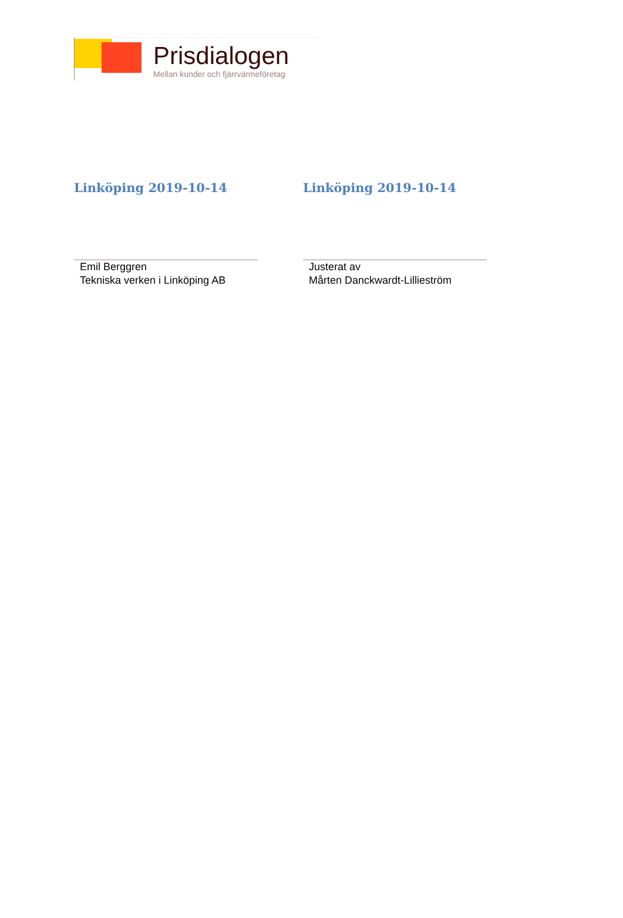Prisdialogen
Mellan kunder och fjärrvärmeföretag
Linköping 2019-10-14
Emil Berggren
Tekniska verken i Linköping AB
Linköping 2019-10-14
Justerat av
Mårten Danckwardt-Lillieström